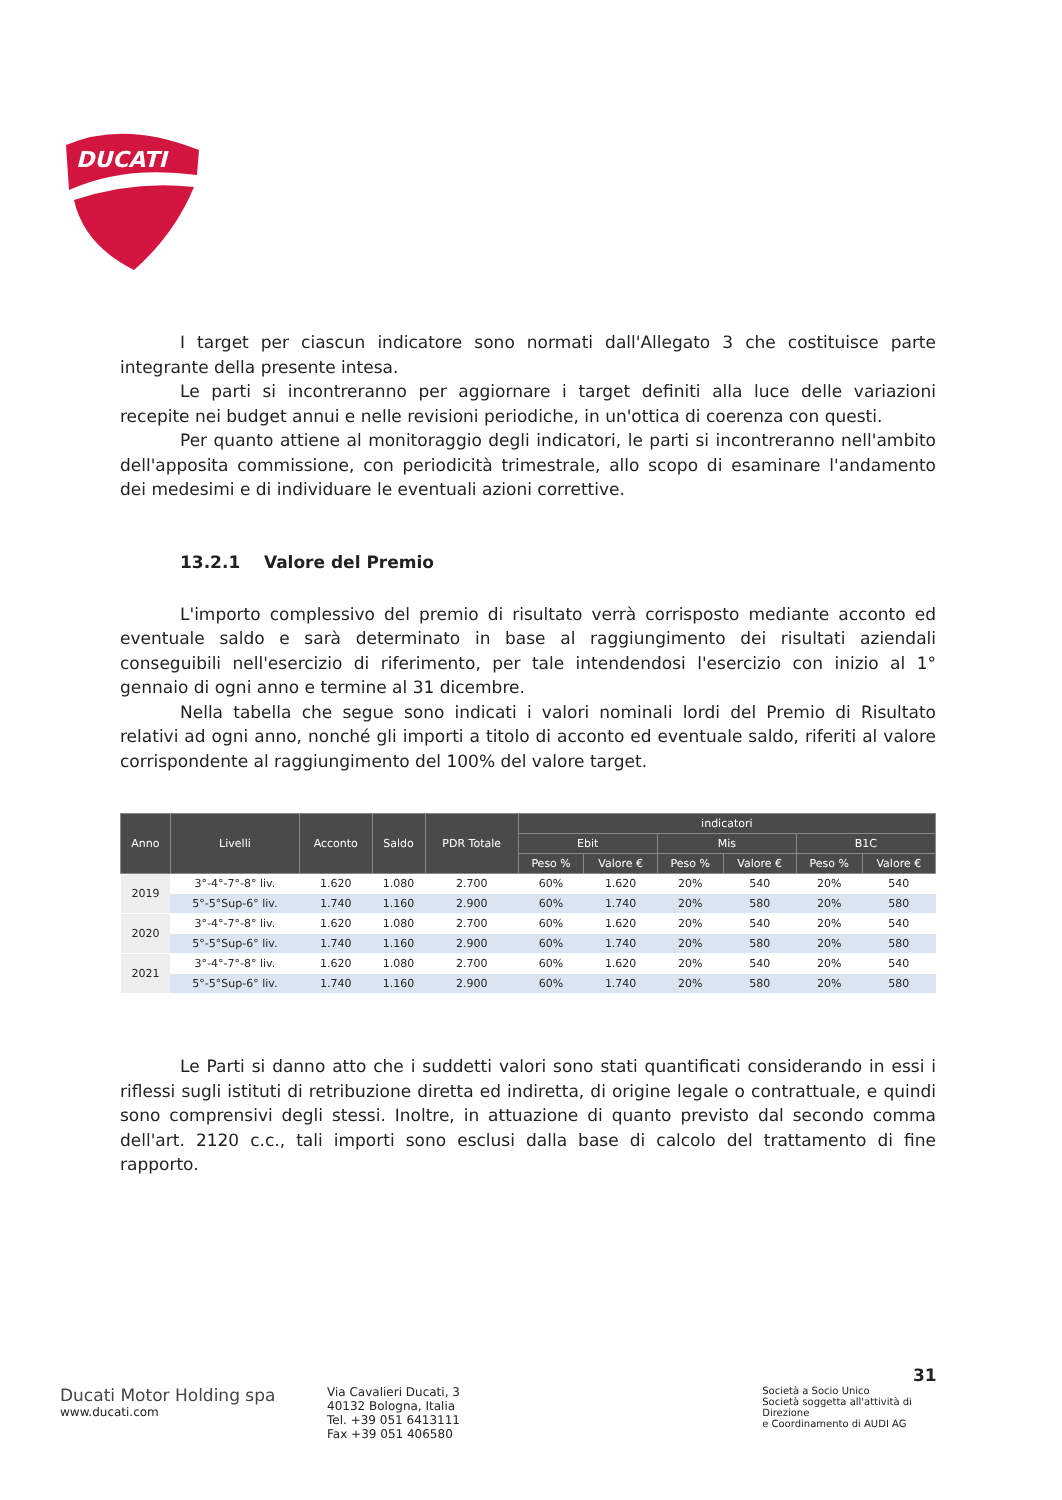DUCATI
I target per ciascun indicatore sono normati dall'Allegato 3 che costituisce parte integrante della presente intesa.
Le parti si incontreranno per aggiornare i target definiti alla luce delle variazioni recepite nei budget annui e nelle revisioni periodiche, in un'ottica di coerenza con questi.
Per quanto attiene al monitoraggio degli indicatori, le parti si incontreranno nell'ambito dell'apposita commissione, con periodicità trimestrale, allo scopo di esaminare l'andamento dei medesimi e di individuare le eventuali azioni correttive.
13.2.1 Valore del Premio
L'importo complessivo del premio di risultato verrà corrisposto mediante acconto ed eventuale saldo e sarà determinato in base al raggiungimento dei risultati aziendali conseguibili nell'esercizio di riferimento, per tale intendendosi l'esercizio con inizio al 1° gennaio di ogni anno e termine al 31 dicembre.
Nella tabella che segue sono indicati i valori nominali lordi del Premio di Risultato relativi ad ogni anno, nonché gli importi a titolo di acconto ed eventuale saldo, riferiti al valore corrispondente al raggiungimento del 100% del valore target.
| Anno | Livelli | Acconto | Saldo | PDR Totale | indicatori | | | | | |
| --- | --- | --- | --- | --- | --- | --- | --- | --- | --- | --- |
| | | | | | Ebit | | Mis | | B1C | |
| | | | | | Peso % | Valore € | Peso % | Valore € | Peso % | Valore € |
| 2019 | 3°-4°-7°-8° liv. | 1.620 | 1.080 | 2.700 | 60% | 1.620 | 20% | 540 | 20% | 540 |
| | 5°-5°Sup-6° liv. | 1.740 | 1.160 | 2.900 | 60% | 1.740 | 20% | 580 | 20% | 580 |
| 2020 | 3°-4°-7°-8° liv. | 1.620 | 1.080 | 2.700 | 60% | 1.620 | 20% | 540 | 20% | 540 |
| | 5°-5°Sup-6° liv. | 1.740 | 1.160 | 2.900 | 60% | 1.740 | 20% | 580 | 20% | 580 |
| 2021 | 3°-4°-7°-8° liv. | 1.620 | 1.080 | 2.700 | 60% | 1.620 | 20% | 540 | 20% | 540 |
| | 5°-5°Sup-6° liv. | 1.740 | 1.160 | 2.900 | 60% | 1.740 | 20% | 580 | 20% | 580 |
Le Parti si danno atto che i suddetti valori sono stati quantificati considerando in essi i riflessi sugli istituti di retribuzione diretta ed indiretta, di origine legale o contrattuale, e quindi sono comprensivi degli stessi. Inoltre, in attuazione di quanto previsto dal secondo comma dell'art. 2120 c.c., tali importi sono esclusi dalla base di calcolo del trattamento di fine rapporto.
31
Ducati Motor Holding spa
www.ducati.com
Via Cavalieri Ducati, 3
40132 Bologna, Italia
Tel. +39 051 6413111
Fax +39 051 406580
Società a Socio Unico
Società soggetta all'attività di Direzione
e Coordinamento di AUDI AG